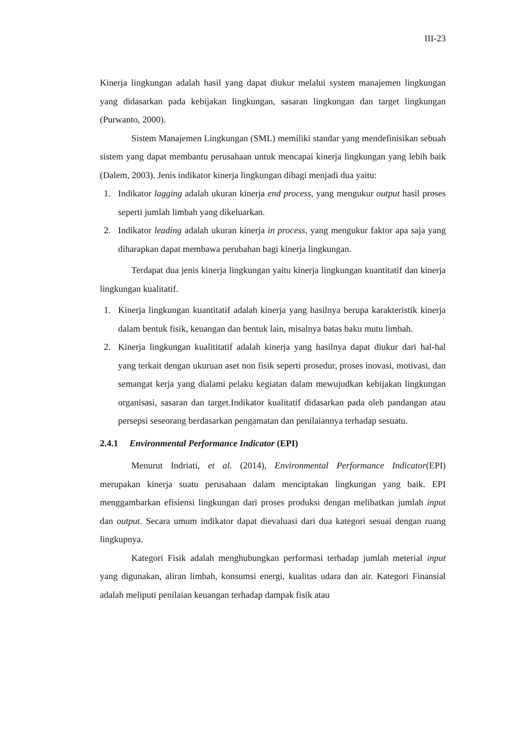III-23
Kinerja lingkungan adalah hasil yang dapat diukur melalui system manajemen lingkungan yang didasarkan pada kebijakan lingkungan, sasaran lingkungan dan target lingkungan (Purwanto, 2000).
Sistem Manajemen Lingkungan (SML) memiliki standar yang mendefinisikan sebuah sistem yang dapat membantu perusahaan untuk mencapai kinerja lingkungan yang lebih baik (Dalem, 2003). Jenis indikator kinerja lingkungan dibagi menjadi dua yaitu:
1. Indikator lagging adalah ukuran kinerja end process, yang mengukur output hasil proses seperti jumlah limbah yang dikeluarkan.
2. Indikator leading adalah ukuran kinerja in process, yang mengukur faktor apa saja yang diharapkan dapat membawa perubahan bagi kinerja lingkungan.
Terdapat dua jenis kinerja lingkungan yaitu kinerja lingkungan kuantitatif dan kinerja lingkungan kualitatif.
1. Kinerja lingkungan kuantitatif adalah kinerja yang hasilnya berupa karakteristik kinerja dalam bentuk fisik, keuangan dan bentuk lain, misalnya batas baku mutu limbah.
2. Kinerja lingkungan kualititatif adalah kinerja yang hasilnya dapat diukur dari hal-hal yang terkait dengan ukuruan aset non fisik seperti prosedur, proses inovasi, motivasi, dan semangat kerja yang dialami pelaku kegiatan dalam mewujudkan kebijakan lingkungan organisasi, sasaran dan target.Indikator kualitatif didasarkan pada oleh pandangan atau persepsi seseorang berdasarkan pengamatan dan penilaiannya terhadap sesuatu.
2.4.1 Environmental Performance Indicator (EPI)
Menurut Indriati, et al. (2014), Environmental Performance Indicator(EPI) merupakan kinerja suatu perusahaan dalam menciptakan lingkungan yang baik. EPI menggambarkan efisiensi lingkungan dari proses produksi dengan melibatkan jumlah input dan output. Secara umum indikator dapat dievaluasi dari dua kategori sesuai dengan ruang lingkupnya.
Kategori Fisik adalah menghubungkan performasi terhadap jumlah meterial input yang digunakan, aliran limbah, konsumsi energi, kualitas udara dan air. Kategori Finansial adalah meliputi penilaian keuangan terhadap dampak fisik atau